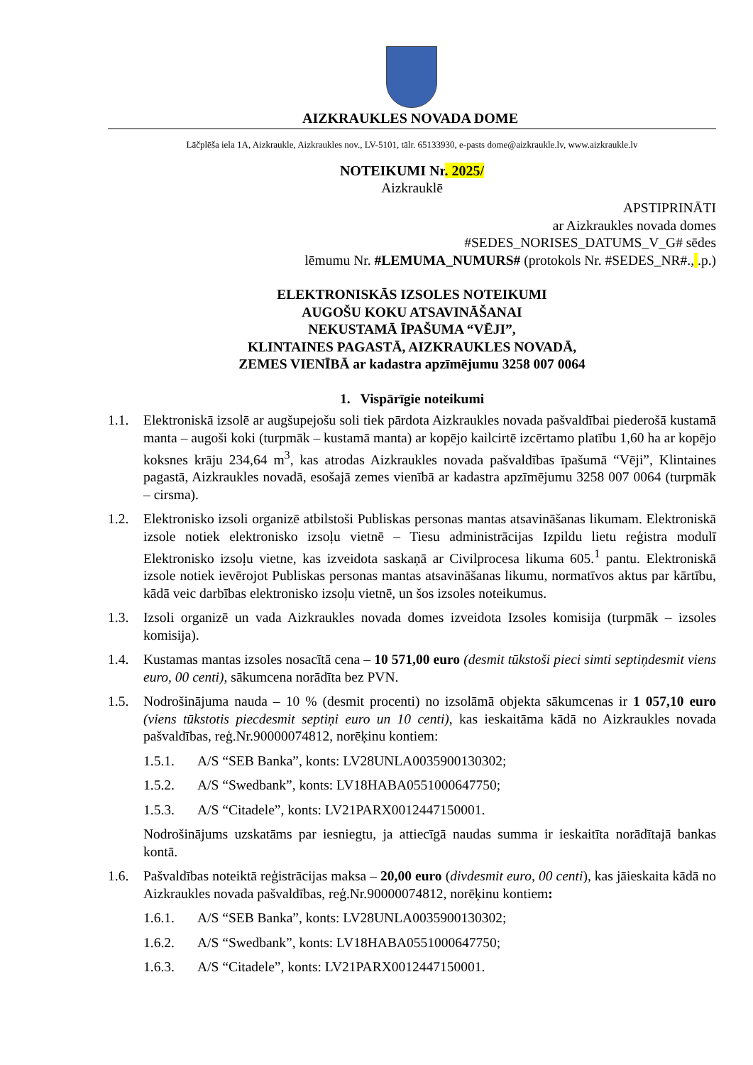AIZKRAUKLES NOVADA DOME
Lāčplēša iela 1A, Aizkraukle, Aizkraukles nov., LV-5101, tālr. 65133930, e-pasts dome@aizkraukle.lv, www.aizkraukle.lv
NOTEIKUMI Nr. 2025/
Aizkrauklē
APSTIPRINĀTI
ar Aizkraukles novada domes
#SEDES_NORISES_DATUMS_V_G# sēdes
lēmumu Nr. #LEMUMA_NUMURS# (protokols Nr. #SEDES_NR#., .p.)
ELEKTRONISKĀS IZSOLES NOTEIKUMI
AUGOŠU KOKU ATSAVINĀŠANAI
NEKUSTAMĀ ĪPAŠUMA “VĒJI”,
KLINTAINES PAGASTĀ, AIZKRAUKLES NOVADĀ,
ZEMES VIENĪBĀ ar kadastra apzīmējumu 3258 007 0064
1. Vispārīgie noteikumi
1.1. Elektroniskā izsolē ar augšupejošu soli tiek pārdota Aizkraukles novada pašvaldībai piederošā kustamā manta – augoši koki (turpmāk – kustamā manta) ar kopējo kailcirtē izcērtamo platību 1,60 ha ar kopējo koksnes krāju 234,64 m<sup>3</sup>, kas atrodas Aizkraukles novada pašvaldības īpašumā “Vēji”, Klintaines pagastā, Aizkraukles novadā, esošajā zemes vienībā ar kadastra apzīmējumu 3258 007 0064 (turpmāk – cirsma).
1.2. Elektronisko izsoli organizē atbilstoši Publiskas personas mantas atsavināšanas likumam. Elektroniskā izsole notiek elektronisko izsoļu vietnē – Tiesu administrācijas Izpildu lietu reģistra modulī Elektronisko izsoļu vietne, kas izveidota saskaņā ar Civilprocesa likuma 605.<sup>1</sup> pantu. Elektroniskā izsole notiek ievērojot Publiskas personas mantas atsavināšanas likumu, normatīvos aktus par kārtību, kādā veic darbības elektronisko izsoļu vietnē, un šos izsoles noteikumus.
1.3. Izsoli organizē un vada Aizkraukles novada domes izveidota Izsoles komisija (turpmāk – izsoles komisija).
1.4. Kustamas mantas izsoles nosacītā cena – 10 571,00 euro (desmit tūkstoši pieci simti septiņdesmit viens euro, 00 centi), sākumcena norādīta bez PVN.
1.5. Nodrošinājuma nauda – 10 % (desmit procenti) no izsolāmā objekta sākumcenas ir 1 057,10 euro (viens tūkstotis piecdesmit septiņi euro un 10 centi), kas ieskaitāma kādā no Aizkraukles novada pašvaldības, reģ.Nr.90000074812, norēķinu kontiem:
1.5.1. A/S “SEB Banka”, konts: LV28UNLA0035900130302;
1.5.2. A/S “Swedbank”, konts: LV18HABA0551000647750;
1.5.3. A/S “Citadele”, konts: LV21PARX0012447150001.
Nodrošinājums uzskatāms par iesniegtu, ja attiecīgā naudas summa ir ieskaitīta norādītajā bankas kontā.
1.6. Pašvaldības noteiktā reģistrācijas maksa – 20,00 euro (divdesmit euro, 00 centi), kas jāieskaita kādā no Aizkraukles novada pašvaldības, reģ.Nr.90000074812, norēķinu kontiem:
1.6.1. A/S “SEB Banka”, konts: LV28UNLA0035900130302;
1.6.2. A/S “Swedbank”, konts: LV18HABA0551000647750;
1.6.3. A/S “Citadele”, konts: LV21PARX0012447150001.